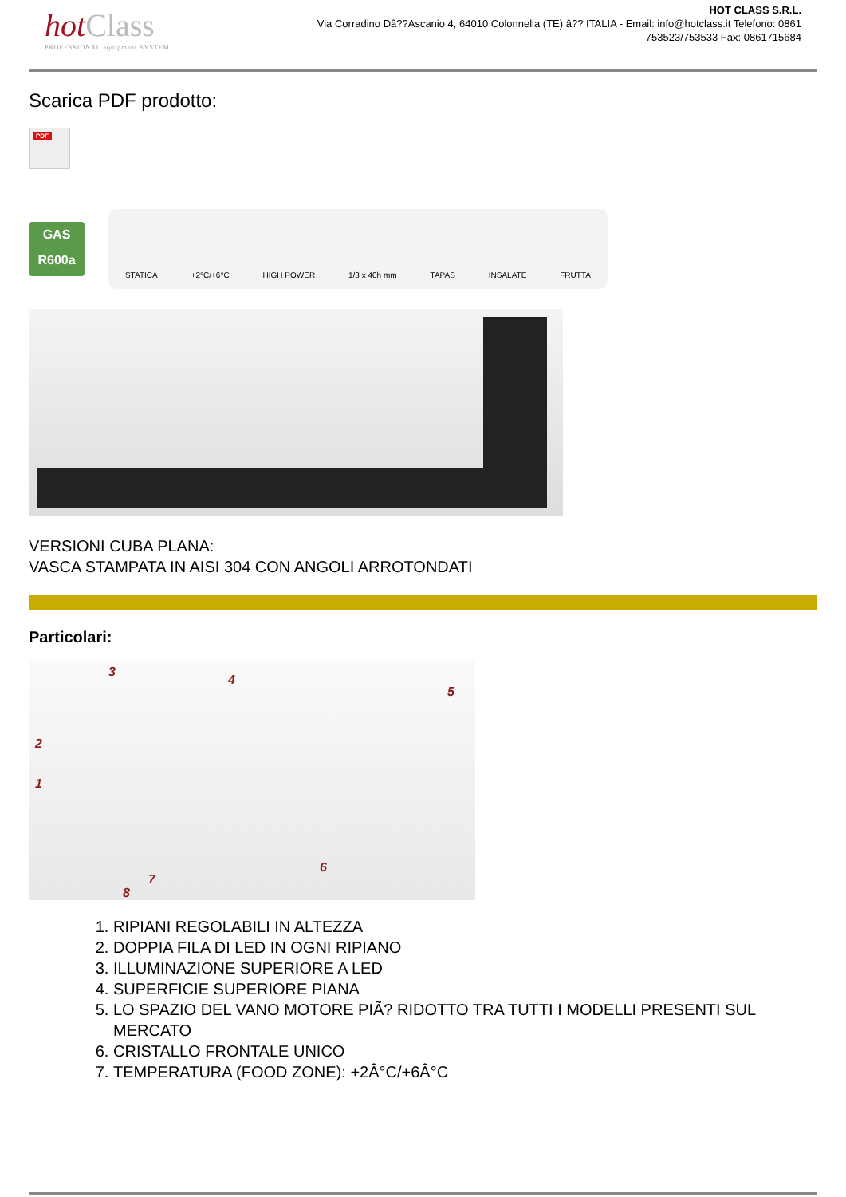hotClass
PROFESSIONAL equipment SYSTEM
HOT CLASS S.R.L.
Via Corradino Dâ??Ascanio 4, 64010 Colonnella (TE) â?? ITALIA - Email: info@hotclass.it Telefono: 0861 753523/753533 Fax: 0861715684
Scarica PDF prodotto:
PDF
GAS
R600a
STATICA +2°C/+6°C HIGH POWER 1/3 x 40h mm TAPAS INSALATE FRUTTA
VERSIONI CUBA PLANA:
VASCA STAMPATA IN AISI 304 CON ANGOLI ARROTONDATI
Particolari:
3
4
5
2
1
6
7
8
1. RIPIANI REGOLABILI IN ALTEZZA
2. DOPPIA FILA DI LED IN OGNI RIPIANO
3. ILLUMINAZIONE SUPERIORE A LED
4. SUPERFICIE SUPERIORE PIANA
5. LO SPAZIO DEL VANO MOTORE PIÃ? RIDOTTO TRA TUTTI I MODELLI PRESENTI SUL MERCATO
6. CRISTALLO FRONTALE UNICO
7. TEMPERATURA (FOOD ZONE): +2Â°C/+6Â°C